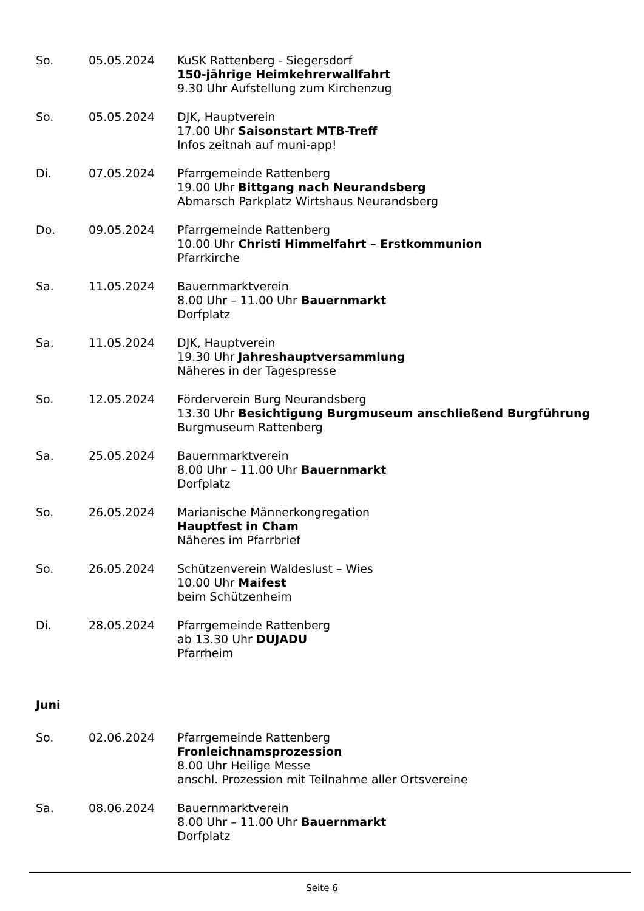So. 05.05.2024 KuSK Rattenberg - Siegersdorf
150-jährige Heimkehrerwallfahrt
9.30 Uhr Aufstellung zum Kirchenzug
So. 05.05.2024 DJK, Hauptverein
17.00 Uhr Saisonstart MTB-Treff
Infos zeitnah auf muni-app!
Di. 07.05.2024 Pfarrgemeinde Rattenberg
19.00 Uhr Bittgang nach Neurandsberg
Abmarsch Parkplatz Wirtshaus Neurandsberg
Do. 09.05.2024 Pfarrgemeinde Rattenberg
10.00 Uhr Christi Himmelfahrt – Erstkommunion
Pfarrkirche
Sa. 11.05.2024 Bauernmarktverein
8.00 Uhr – 11.00 Uhr Bauernmarkt
Dorfplatz
Sa. 11.05.2024 DJK, Hauptverein
19.30 Uhr Jahreshauptversammlung
Näheres in der Tagespresse
So. 12.05.2024 Förderverein Burg Neurandsberg
13.30 Uhr Besichtigung Burgmuseum anschließend Burgführung
Burgmuseum Rattenberg
Sa. 25.05.2024 Bauernmarktverein
8.00 Uhr – 11.00 Uhr Bauernmarkt
Dorfplatz
So. 26.05.2024 Marianische Männerkongregation
Hauptfest in Cham
Näheres im Pfarrbrief
So. 26.05.2024 Schützenverein Waldeslust – Wies
10.00 Uhr Maifest
beim Schützenheim
Di. 28.05.2024 Pfarrgemeinde Rattenberg
ab 13.30 Uhr DUJADU
Pfarrheim
Juni
So. 02.06.2024 Pfarrgemeinde Rattenberg
Fronleichnamsprozession
8.00 Uhr Heilige Messe
anschl. Prozession mit Teilnahme aller Ortsvereine
Sa. 08.06.2024 Bauernmarktverein
8.00 Uhr – 11.00 Uhr Bauernmarkt
Dorfplatz
Seite 6